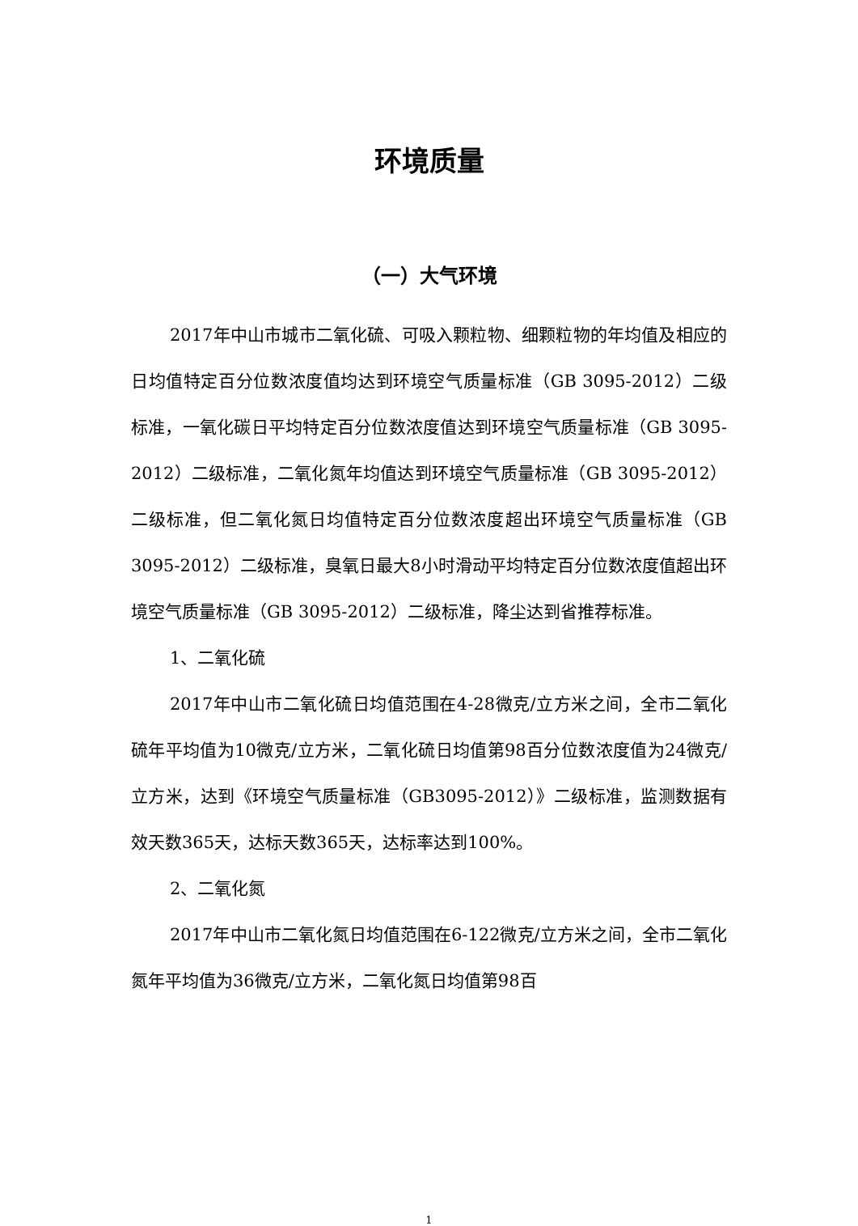环境质量
（一）大气环境
2017年中山市城市二氧化硫、可吸入颗粒物、细颗粒物的年均值及相应的日均值特定百分位数浓度值均达到环境空气质量标准（GB 3095-2012）二级标准，一氧化碳日平均特定百分位数浓度值达到环境空气质量标准（GB 3095-2012）二级标准，二氧化氮年均值达到环境空气质量标准（GB 3095-2012）二级标准，但二氧化氮日均值特定百分位数浓度超出环境空气质量标准（GB 3095-2012）二级标准，臭氧日最大8小时滑动平均特定百分位数浓度值超出环境空气质量标准（GB 3095-2012）二级标准，降尘达到省推荐标准。
1、二氧化硫
2017年中山市二氧化硫日均值范围在4-28微克/立方米之间，全市二氧化硫年平均值为10微克/立方米，二氧化硫日均值第98百分位数浓度值为24微克/立方米，达到《环境空气质量标准（GB3095-2012）》二级标准，监测数据有效天数365天，达标天数365天，达标率达到100%。
2、二氧化氮
2017年中山市二氧化氮日均值范围在6-122微克/立方米之间，全市二氧化氮年平均值为36微克/立方米，二氧化氮日均值第98百
1